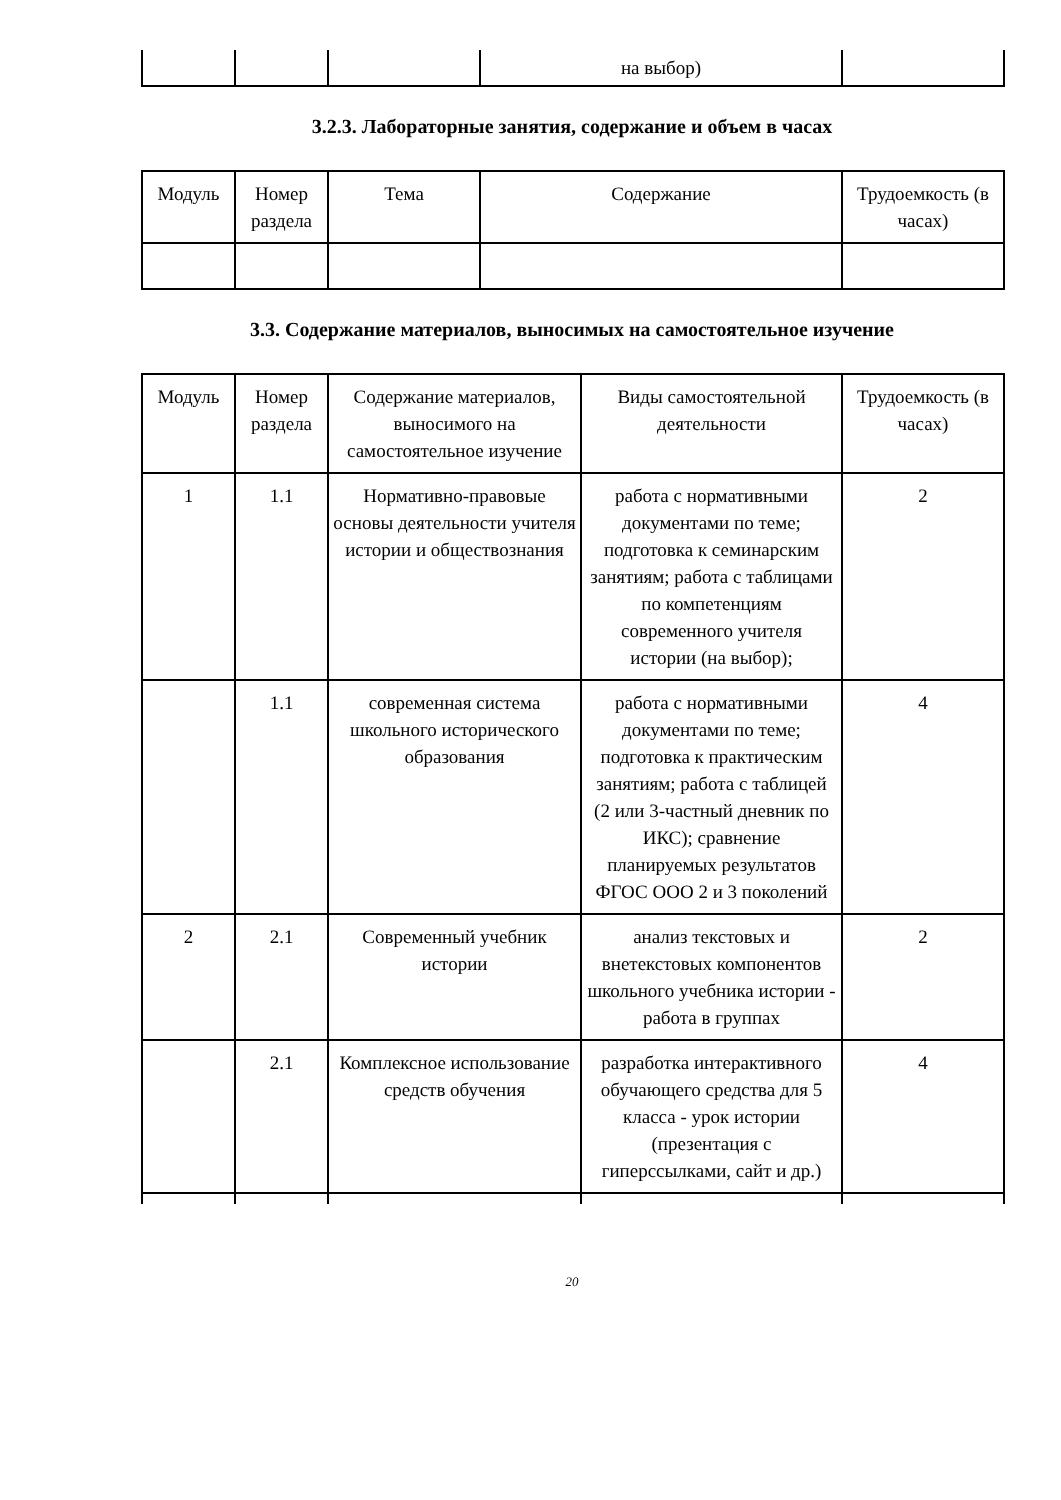| | | | на выбор) | |
3.2.3. Лабораторные занятия, содержание и объем в часах
| Модуль | Номер раздела | Тема | Содержание | Трудоемкость (в часах) |
| --- | --- | --- | --- | --- |
3.3. Содержание материалов, выносимых на самостоятельное изучение
| Модуль | Номер раздела | Содержание материалов, выносимого на самостоятельное изучение | Виды самостоятельной деятельности | Трудоемкость (в часах) |
| --- | --- | --- | --- | --- |
| 1 | 1.1 | Нормативно-правовые основы деятельности учителя истории и обществознания | работа с нормативными документами по теме; подготовка к семинарским занятиям; работа с таблицами по компетенциям современного учителя истории (на выбор); | 2 |
| | 1.1 | современная система школьного исторического образования | работа с нормативными документами по теме; подготовка к практическим занятиям; работа с таблицей (2 или 3-частный дневник по ИКС); сравнение планируемых результатов ФГОС ООО 2 и 3 поколений | 4 |
| 2 | 2.1 | Современный учебник истории | анализ текстовых и внетекстовых компонентов школьного учебника истории - работа в группах | 2 |
| | 2.1 | Комплексное использование средств обучения | разработка интерактивного обучающего средства для 5 класса - урок истории (презентация с гиперссылками, сайт и др.) | 4 |
20